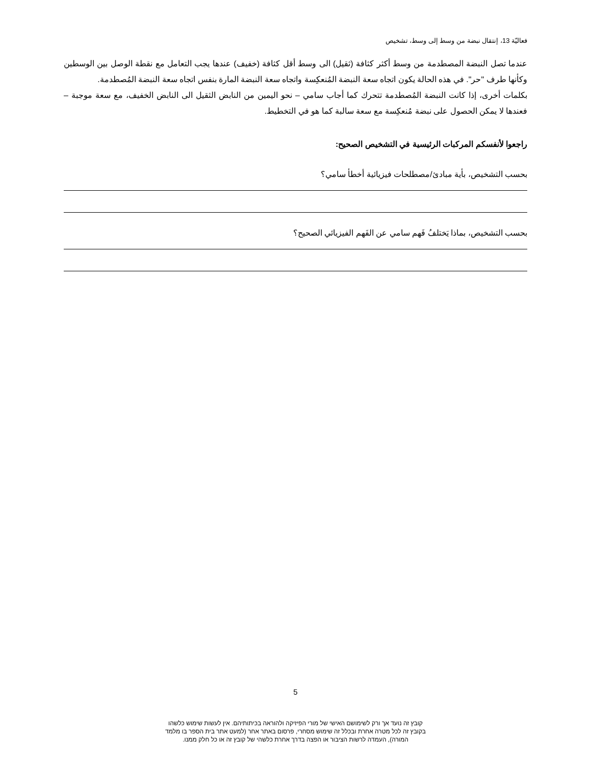فعاليّة 13، إنتقال نبضة من وسط إلى وسط، تشخيص
عندما تصل النبضة المصطدمة من وسط أكثر كثافة (ثقيل) الى وسط أقل كثافة (خفيف) عندها يجب التعامل مع نقطة الوصل بين الوسطين وكأنها طرف "حر". في هذه الحالة يكون اتجاه سعة النبضة المُنعكِسة واتجاه سعة النبضة المارة بنفس اتجاه سعة النبضة المُصطدمة.
بكلمات أخرى، إذا كانت النبضة المُصطدمة تتحرك كما أجاب سامي – نحو اليمين من النابض الثقيل الى النابض الخفيف، مع سعة موجبة – فعندها لا يمكن الحصول على نبضة مُنعكِسة مع سعة سالبة كما هو في التخطيط.
راجعوا لأنفسكم المركبات الرئيسية في التشخيص الصحيح:
بحسب التشخيص، بأية مبادئ/مصطلحات فيزيائية أخطأ سامي؟
بحسب التشخيص، بماذا يَختلفُ فَهم سامي عن الفَهم الفيزيائي الصحيح؟
5
קובץ זה נועד אך ורק לשימושם האישי של מורי הפיזיקה ולהוראה בכיתותיהם. אין לעשות שימוש כלשהו
בקובץ זה לכל מטרה אחרת ובכלל זה שימוש מסחרי, פרסום באתר אחר (למעט אתר בית הספר בו מלמד
המורה), העמדה לרשות הציבור או הפצה בדרך אחרת כלשהי של קובץ זה או כל חלק ממנו.